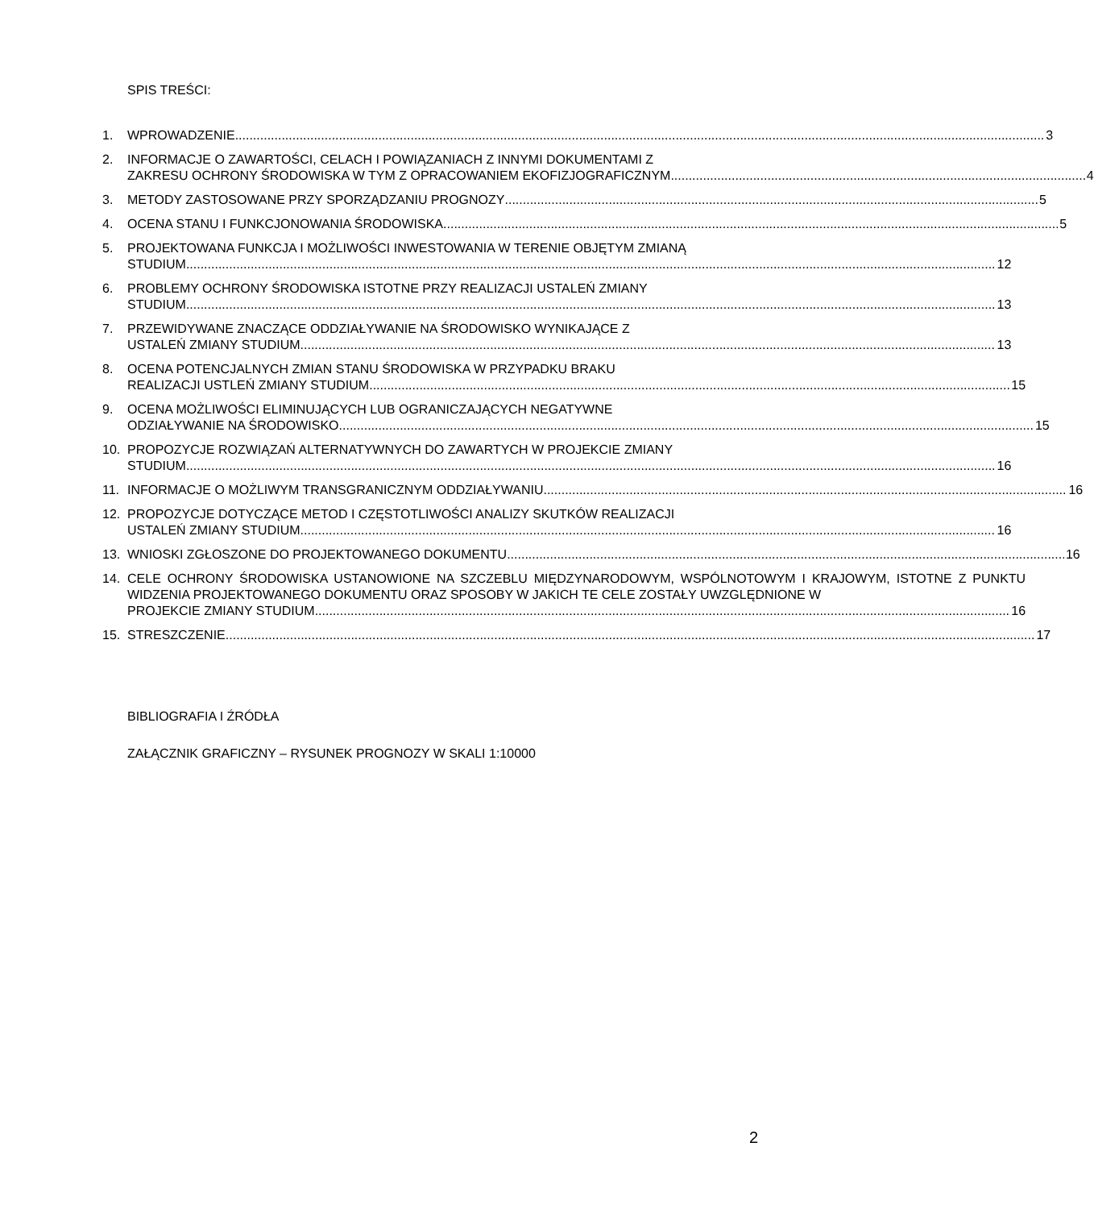SPIS TREŚCI:
1. WPROWADZENIE 3
2. INFORMACJE O ZAWARTOŚCI, CELACH I POWIĄZANIACH Z INNYMI DOKUMENTAMI Z
ZAKRESU OCHRONY ŚRODOWISKA W TYM Z OPRACOWANIEM EKOFIZJOGRAFICZNYM 4
3. METODY ZASTOSOWANE PRZY SPORZĄDZANIU PROGNOZY 5
4. OCENA STANU I FUNKCJONOWANIA ŚRODOWISKA 5
5. PROJEKTOWANA FUNKCJA I MOŻLIWOŚCI INWESTOWANIA W TERENIE OBJĘTYM ZMIANĄ
STUDIUM 12
6. PROBLEMY OCHRONY ŚRODOWISKA ISTOTNE PRZY REALIZACJI USTALEŃ ZMIANY
STUDIUM 13
7. PRZEWIDYWANE ZNACZĄCE ODDZIAŁYWANIE NA ŚRODOWISKO WYNIKAJĄCE Z
USTALEŃ ZMIANY STUDIUM 13
8. OCENA POTENCJALNYCH ZMIAN STANU ŚRODOWISKA W PRZYPADKU BRAKU
REALIZACJI USTLEŃ ZMIANY STUDIUM 15
9. OCENA MOŻLIWOŚCI ELIMINUJĄCYCH LUB OGRANICZAJĄCYCH NEGATYWNE
ODZIAŁYWANIE NA ŚRODOWISKO 15
10. PROPOZYCJE ROZWIĄZAŃ ALTERNATYWNYCH DO ZAWARTYCH W PROJEKCIE ZMIANY
STUDIUM 16
11. INFORMACJE O MOŻLIWYM TRANSGRANICZNYM ODDZIAŁYWANIU 16
12. PROPOZYCJE DOTYCZĄCE METOD I CZĘSTOTLIWOŚCI ANALIZY SKUTKÓW REALIZACJI
USTALEŃ ZMIANY STUDIUM 16
13. WNIOSKI ZGŁOSZONE DO PROJEKTOWANEGO DOKUMENTU 16
14. CELE OCHRONY ŚRODOWISKA USTANOWIONE NA SZCZEBLU MIĘDZYNARODOWYM, WSPÓLNOTOWYM I KRAJOWYM, ISTOTNE Z PUNKTU WIDZENIA PROJEKTOWANEGO DOKUMENTU ORAZ SPOSOBY W JAKICH TE CELE ZOSTAŁY UWZGLĘDNIONE W
PROJEKCIE ZMIANY STUDIUM 16
15. STRESZCZENIE 17
BIBLIOGRAFIA I ŹRÓDŁA
ZAŁĄCZNIK GRAFICZNY – RYSUNEK PROGNOZY W SKALI 1:10000
2